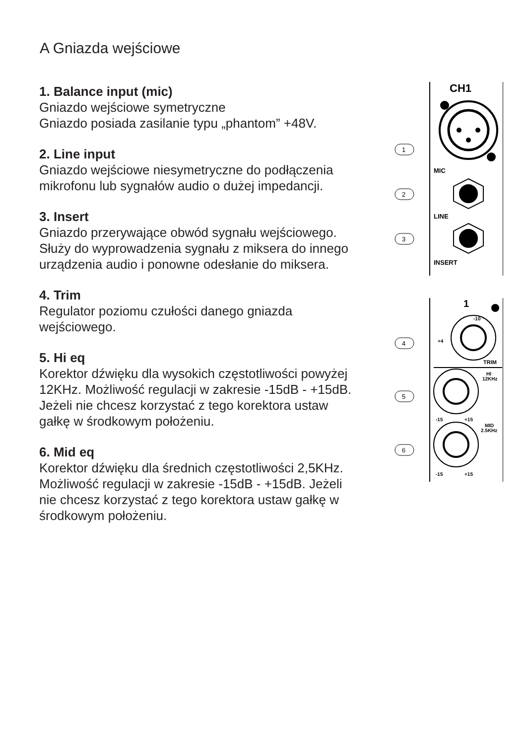A Gniazda wejściowe
1. Balance input (mic)
Gniazdo wejściowe symetryczne
Gniazdo posiada zasilanie typu „phantom” +48V.
2. Line input
Gniazdo wejściowe niesymetryczne do podłączenia mikrofonu lub sygnałów audio o dużej impedancji.
3. Insert
Gniazdo przerywające obwód sygnału wejściowego. Służy do wyprowadzenia sygnału z miksera do innego urządzenia audio i ponowne odesłanie do miksera.
4. Trim
Regulator poziomu czułości danego gniazda wejściowego.
5. Hi eq
Korektor dźwięku dla wysokich częstotliwości powyżej 12KHz. Możliwość regulacji w zakresie -15dB - +15dB. Jeżeli nie chcesz korzystać z tego korektora ustaw gałkę w środkowym położeniu.
6. Mid eq
Korektor dźwięku dla średnich częstotliwości 2,5KHz. Możliwość regulacji w zakresie -15dB - +15dB. Jeżeli nie chcesz korzystać z tego korektora ustaw gałkę w środkowym położeniu.
CH1
MIC
LINE
INSERT
1
-10
+4
TRIM
HI
12KHz
-15
+15
MID
2.5KHz
-15
+15
1
2
3
4
5
6